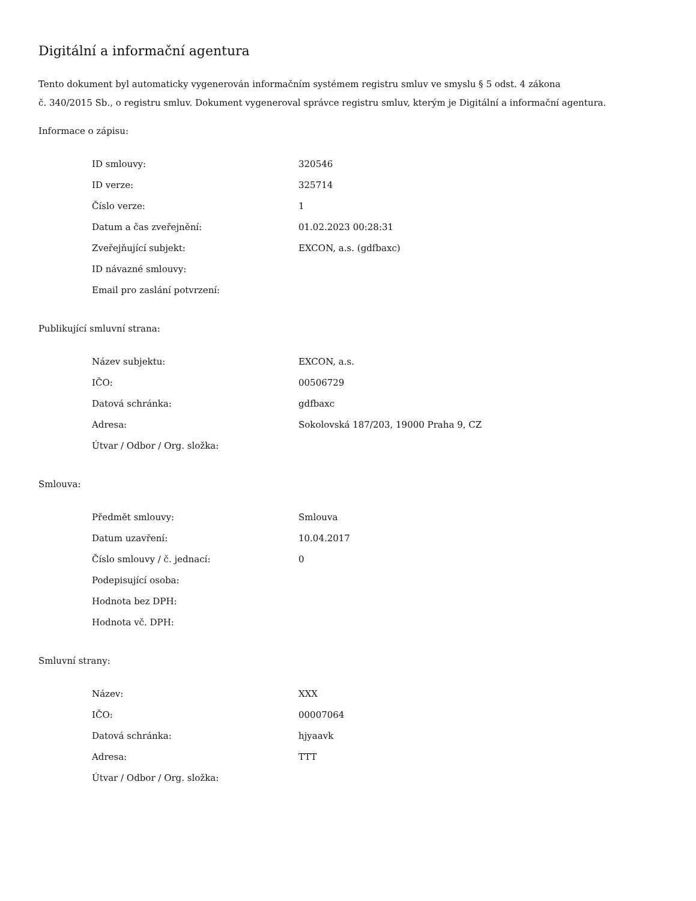Digitální a informační agentura
Tento dokument byl automaticky vygenerován informačním systémem registru smluv ve smyslu § 5 odst. 4 zákona
č. 340/2015 Sb., o registru smluv. Dokument vygeneroval správce registru smluv, kterým je Digitální a informační agentura.
Informace o zápisu:
| ID smlouvy: | 320546 |
| ID verze: | 325714 |
| Číslo verze: | 1 |
| Datum a čas zveřejnění: | 01.02.2023 00:28:31 |
| Zveřejňující subjekt: | EXCON, a.s. (gdfbaxc) |
| ID návazné smlouvy: | |
| Email pro zaslání potvrzení: | |
Publikující smluvní strana:
| Název subjektu: | EXCON, a.s. |
| IČO: | 00506729 |
| Datová schránka: | gdfbaxc |
| Adresa: | Sokolovská 187/203, 19000 Praha 9, CZ |
| Útvar / Odbor / Org. složka: | |
Smlouva:
| Předmět smlouvy: | Smlouva |
| Datum uzavření: | 10.04.2017 |
| Číslo smlouvy / č. jednací: | 0 |
| Podepisující osoba: | |
| Hodnota bez DPH: | |
| Hodnota vč. DPH: | |
Smluvní strany:
| Název: | XXX |
| IČO: | 00007064 |
| Datová schránka: | hjyaavk |
| Adresa: | TTT |
| Útvar / Odbor / Org. složka: | |